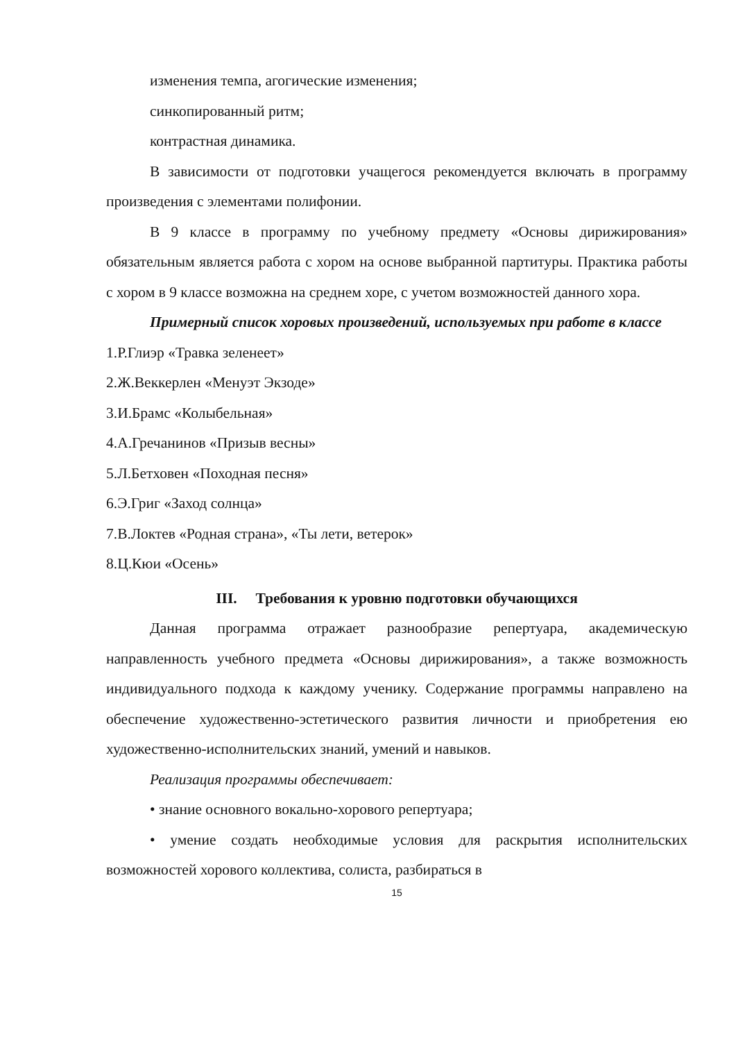изменения темпа, агогические изменения;
синкопированный ритм;
контрастная динамика.
В зависимости от подготовки учащегося рекомендуется включать в программу произведения с элементами полифонии.
В 9 классе в программу по учебному предмету «Основы дирижирования» обязательным является работа с хором на основе выбранной партитуры. Практика работы с хором в 9 классе возможна на среднем хоре, с учетом возможностей данного хора.
Примерный список хоровых произведений, используемых при работе в классе
1.Р.Глиэр «Травка зеленеет»
2.Ж.Веккерлен «Менуэт Экзоде»
3.И.Брамс «Колыбельная»
4.А.Гречанинов «Призыв весны»
5.Л.Бетховен «Походная песня»
6.Э.Григ «Заход солнца»
7.В.Локтев «Родная страна», «Ты лети, ветерок»
8.Ц.Кюи «Осень»
III. Требования к уровню подготовки обучающихся
Данная программа отражает разнообразие репертуара, академическую направленность учебного предмета «Основы дирижирования», а также возможность индивидуального подхода к каждому ученику. Содержание программы направлено на обеспечение художественно-эстетического развития личности и приобретения ею художественно-исполнительских знаний, умений и навыков.
Реализация программы обеспечивает:
• знание основного вокально-хорового репертуара;
• умение создать необходимые условия для раскрытия исполнительских возможностей хорового коллектива, солиста, разбираться в
15